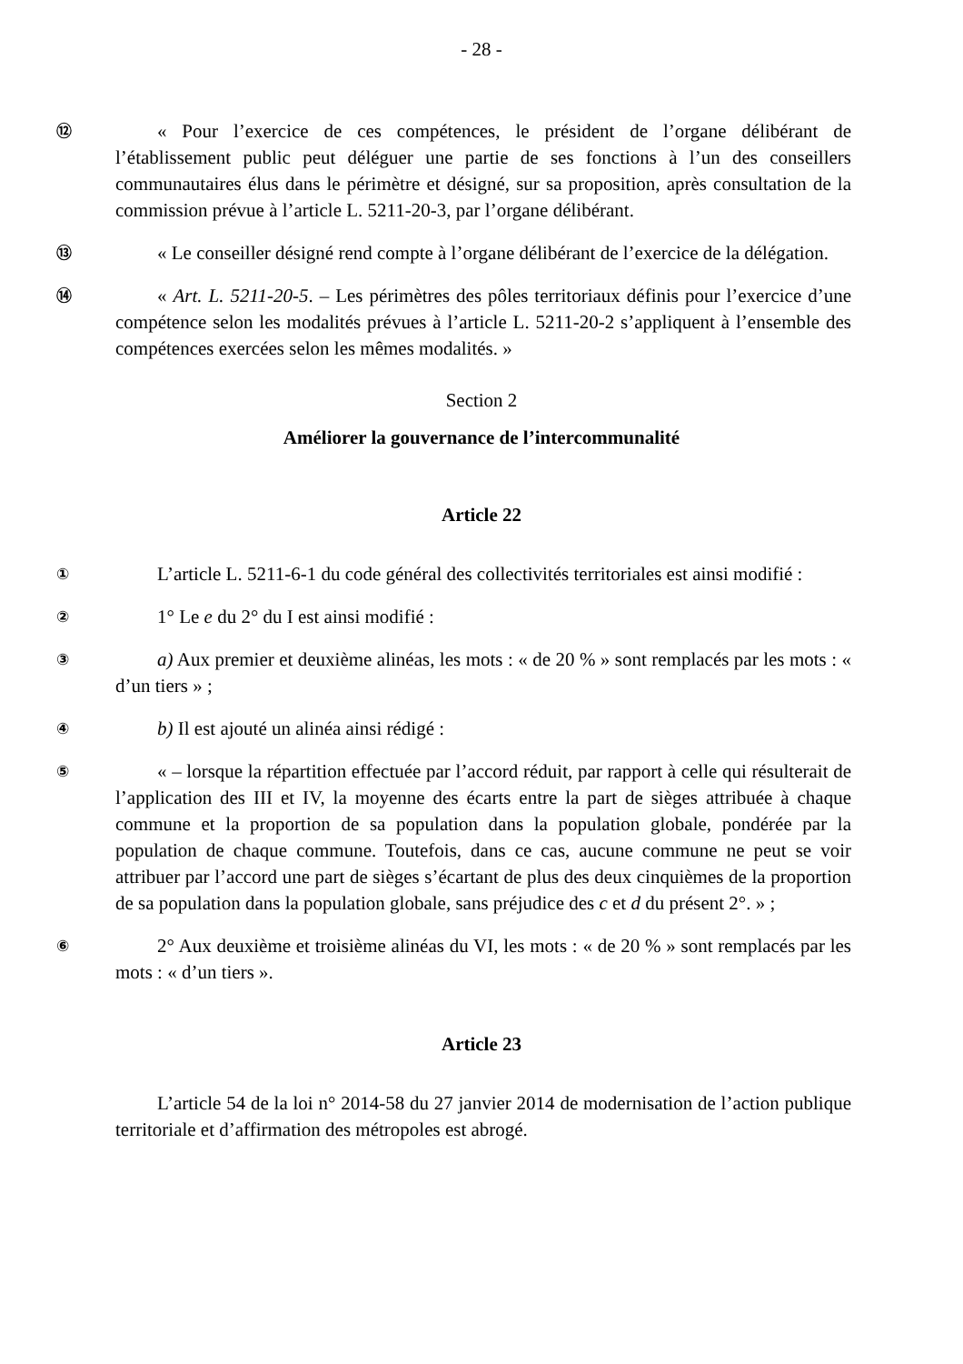- 28 -
⑫
« Pour l’exercice de ces compétences, le président de l’organe délibérant de l’établissement public peut déléguer une partie de ses fonctions à l’un des conseillers communautaires élus dans le périmètre et désigné, sur sa proposition, après consultation de la commission prévue à l’article L. 5211-20-3, par l’organe délibérant.
⑬
« Le conseiller désigné rend compte à l’organe délibérant de l’exercice de la délégation.
⑭
« Art. L. 5211-20-5. – Les périmètres des pôles territoriaux définis pour l’exercice d’une compétence selon les modalités prévues à l’article L. 5211-20-2 s’appliquent à l’ensemble des compétences exercées selon les mêmes modalités. »
Section 2
Améliorer la gouvernance de l’intercommunalité
Article 22
①
L’article L. 5211-6-1 du code général des collectivités territoriales est ainsi modifié :
②
1° Le e du 2° du I est ainsi modifié :
③
a) Aux premier et deuxième alinéas, les mots : « de 20 % » sont remplacés par les mots : « d’un tiers » ;
④
b) Il est ajouté un alinéa ainsi rédigé :
⑤
« – lorsque la répartition effectuée par l’accord réduit, par rapport à celle qui résulterait de l’application des III et IV, la moyenne des écarts entre la part de sièges attribuée à chaque commune et la proportion de sa population dans la population globale, pondérée par la population de chaque commune. Toutefois, dans ce cas, aucune commune ne peut se voir attribuer par l’accord une part de sièges s’écartant de plus des deux cinquièmes de la proportion de sa population dans la population globale, sans préjudice des c et d du présent 2°. » ;
⑥
2° Aux deuxième et troisième alinéas du VI, les mots : « de 20 % » sont remplacés par les mots : « d’un tiers ».
Article 23
L’article 54 de la loi n° 2014-58 du 27 janvier 2014 de modernisation de l’action publique territoriale et d’affirmation des métropoles est abrogé.